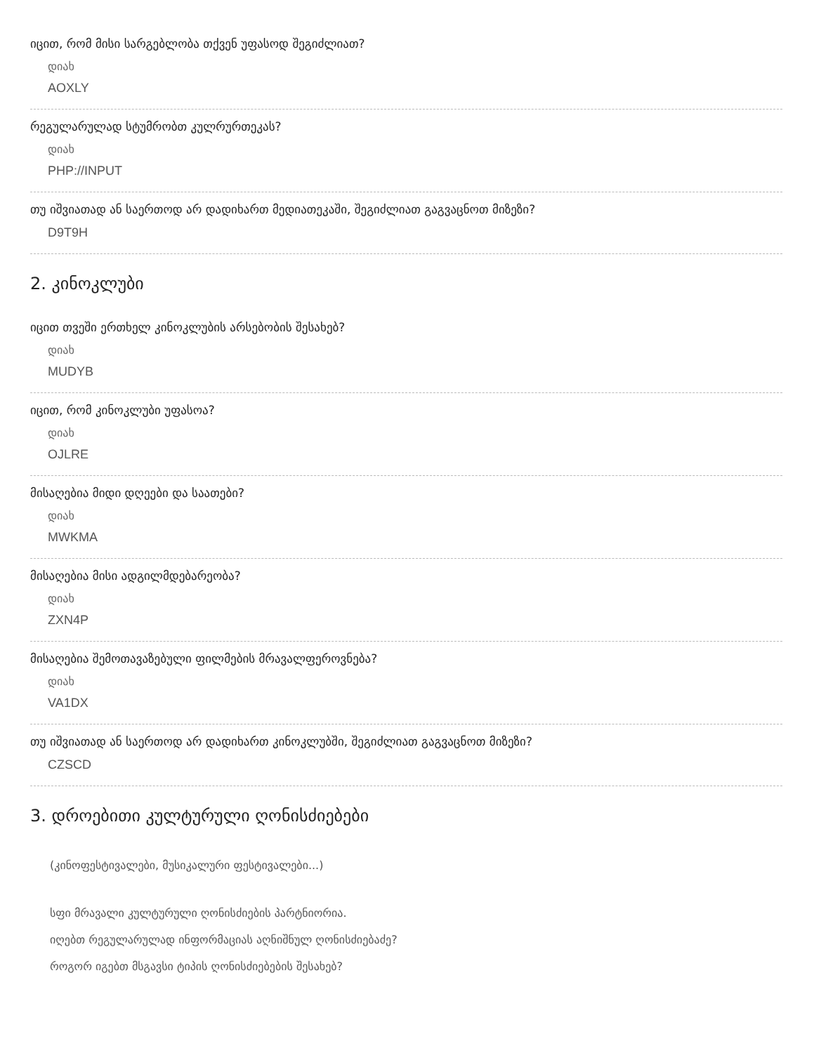იცით, რომ მისი სარგებლობა თქვენ უფასოდ შეგიძლიათ?
დიახ
AOXLY
რეგულარულად სტუმრობთ კულრურთეკას?
დიახ
PHP://INPUT
თუ იშვიათად ან საერთოდ არ დადიხართ მედიათეკაში, შეგიძლიათ გაგვაცნოთ მიზეზი?
D9T9H
2. კინოკლუბი
იცით თვეში ერთხელ კინოკლუბის არსებობის შესახებ?
დიახ
MUDYB
იცით, რომ კინოკლუბი უფასოა?
დიახ
OJLRE
მისაღებია მიდი დღეები და საათები?
დიახ
MWKMA
მისაღებია მისი ადგილმდებარეობა?
დიახ
ZXN4P
მისაღებია შემოთავაზებული ფილმების მრავალფეროვნება?
დიახ
VA1DX
თუ იშვიათად ან საერთოდ არ დადიხართ კინოკლუბში, შეგიძლიათ გაგვაცნოთ მიზეზი?
CZSCD
3. დროებითი კულტურული ღონისძიებები
(კინოფესტივალები, მუსიკალური ფესტივალები...)
სფი მრავალი კულტურული ღონისძიების პარტნიორია.
იღებთ რეგულარულად ინფორმაციას აღნიშნულ ღონისძიებაძე?
როგორ იგებთ მსგავსი ტიპის ღონისძიებების შესახებ?